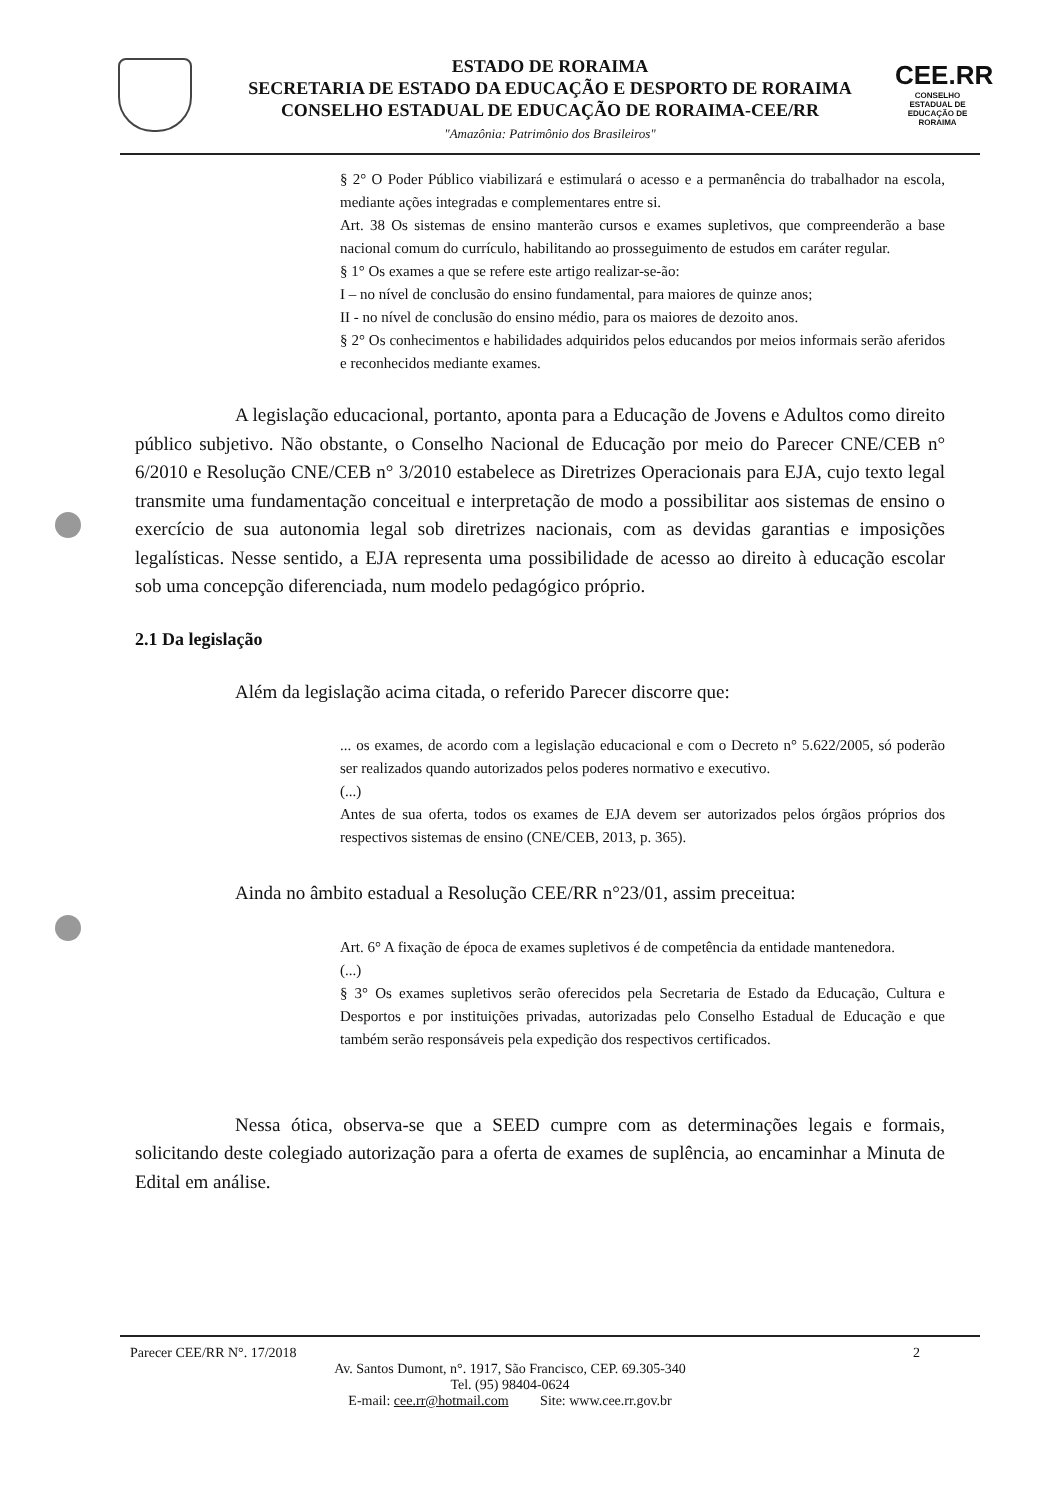CEE.RR
CONSELHO ESTADUAL DE EDUCAÇÃO DE RORAIMA
ESTADO DE RORAIMA
SECRETARIA DE ESTADO DA EDUCAÇÃO E DESPORTO DE RORAIMA
CONSELHO ESTADUAL DE EDUCAÇÃO DE RORAIMA-CEE/RR
"Amazônia: Patrimônio dos Brasileiros"
§ 2° O Poder Público viabilizará e estimulará o acesso e a permanência do trabalhador na escola, mediante ações integradas e complementares entre si.
Art. 38 Os sistemas de ensino manterão cursos e exames supletivos, que compreenderão a base nacional comum do currículo, habilitando ao prosseguimento de estudos em caráter regular.
§ 1° Os exames a que se refere este artigo realizar-se-ão:
I – no nível de conclusão do ensino fundamental, para maiores de quinze anos;
II - no nível de conclusão do ensino médio, para os maiores de dezoito anos.
§ 2° Os conhecimentos e habilidades adquiridos pelos educandos por meios informais serão aferidos e reconhecidos mediante exames.
A legislação educacional, portanto, aponta para a Educação de Jovens e Adultos como direito público subjetivo. Não obstante, o Conselho Nacional de Educação por meio do Parecer CNE/CEB n° 6/2010 e Resolução CNE/CEB n° 3/2010 estabelece as Diretrizes Operacionais para EJA, cujo texto legal transmite uma fundamentação conceitual e interpretação de modo a possibilitar aos sistemas de ensino o exercício de sua autonomia legal sob diretrizes nacionais, com as devidas garantias e imposições legalísticas. Nesse sentido, a EJA representa uma possibilidade de acesso ao direito à educação escolar sob uma concepção diferenciada, num modelo pedagógico próprio.
2.1 Da legislação
Além da legislação acima citada, o referido Parecer discorre que:
... os exames, de acordo com a legislação educacional e com o Decreto n° 5.622/2005, só poderão ser realizados quando autorizados pelos poderes normativo e executivo.
(...)
Antes de sua oferta, todos os exames de EJA devem ser autorizados pelos órgãos próprios dos respectivos sistemas de ensino (CNE/CEB, 2013, p. 365).
Ainda no âmbito estadual a Resolução CEE/RR n°23/01, assim preceitua:
Art. 6° A fixação de época de exames supletivos é de competência da entidade mantenedora.
(...)
§ 3° Os exames supletivos serão oferecidos pela Secretaria de Estado da Educação, Cultura e Desportos e por instituições privadas, autorizadas pelo Conselho Estadual de Educação e que também serão responsáveis pela expedição dos respectivos certificados.
Nessa ótica, observa-se que a SEED cumpre com as determinações legais e formais, solicitando deste colegiado autorização para a oferta de exames de suplência, ao encaminhar a Minuta de Edital em análise.
Parecer CEE/RR N°. 17/2018 2
Av. Santos Dumont, n°. 1917, São Francisco, CEP. 69.305-340
Tel. (95) 98404-0624
E-mail: cee.rr@hotmail.com Site: www.cee.rr.gov.br